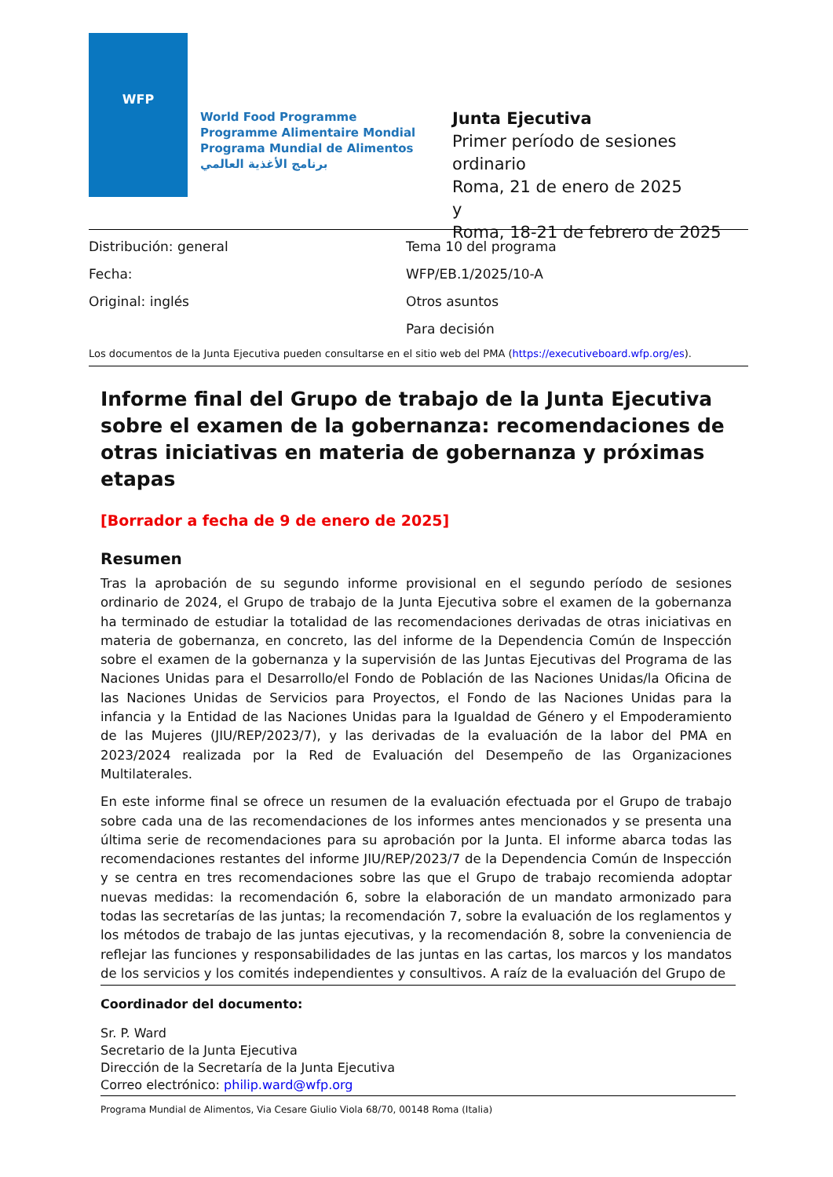WFP
World Food Programme
Programme Alimentaire Mondial
Programa Mundial de Alimentos
برنامج الأغذية العالمي
Junta Ejecutiva
Primer período de sesiones ordinario
Roma, 21 de enero de 2025
y
Roma, 18-21 de febrero de 2025
Distribución: general
Tema 10 del programa
Fecha:
WFP/EB.1/2025/10-A
Original: inglés
Otros asuntos
Para decisión
Los documentos de la Junta Ejecutiva pueden consultarse en el sitio web del PMA (https://executiveboard.wfp.org/es).
Informe final del Grupo de trabajo de la Junta Ejecutiva sobre el examen de la gobernanza: recomendaciones de otras iniciativas en materia de gobernanza y próximas etapas
[Borrador a fecha de 9 de enero de 2025]
Resumen
Tras la aprobación de su segundo informe provisional en el segundo período de sesiones ordinario de 2024, el Grupo de trabajo de la Junta Ejecutiva sobre el examen de la gobernanza ha terminado de estudiar la totalidad de las recomendaciones derivadas de otras iniciativas en materia de gobernanza, en concreto, las del informe de la Dependencia Común de Inspección sobre el examen de la gobernanza y la supervisión de las Juntas Ejecutivas del Programa de las Naciones Unidas para el Desarrollo/el Fondo de Población de las Naciones Unidas/la Oficina de las Naciones Unidas de Servicios para Proyectos, el Fondo de las Naciones Unidas para la infancia y la Entidad de las Naciones Unidas para la Igualdad de Género y el Empoderamiento de las Mujeres (JIU/REP/2023/7), y las derivadas de la evaluación de la labor del PMA en 2023/2024 realizada por la Red de Evaluación del Desempeño de las Organizaciones Multilaterales.
En este informe final se ofrece un resumen de la evaluación efectuada por el Grupo de trabajo sobre cada una de las recomendaciones de los informes antes mencionados y se presenta una última serie de recomendaciones para su aprobación por la Junta. El informe abarca todas las recomendaciones restantes del informe JIU/REP/2023/7 de la Dependencia Común de Inspección y se centra en tres recomendaciones sobre las que el Grupo de trabajo recomienda adoptar nuevas medidas: la recomendación 6, sobre la elaboración de un mandato armonizado para todas las secretarías de las juntas; la recomendación 7, sobre la evaluación de los reglamentos y los métodos de trabajo de las juntas ejecutivas, y la recomendación 8, sobre la conveniencia de reflejar las funciones y responsabilidades de las juntas en las cartas, los marcos y los mandatos de los servicios y los comités independientes y consultivos. A raíz de la evaluación del Grupo de
Coordinador del documento:
Sr. P. Ward
Secretario de la Junta Ejecutiva
Dirección de la Secretaría de la Junta Ejecutiva
Correo electrónico: philip.ward@wfp.org
Programa Mundial de Alimentos, Via Cesare Giulio Viola 68/70, 00148 Roma (Italia)